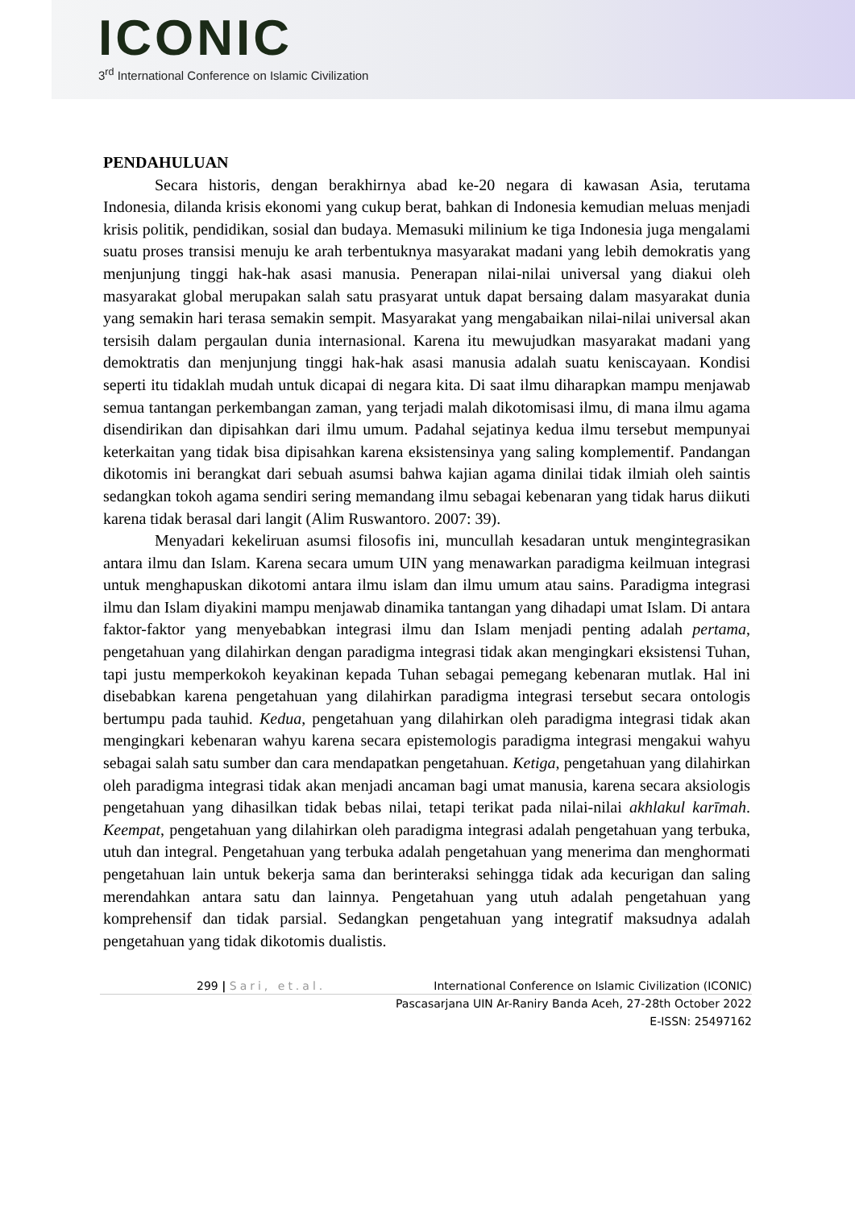ICONIC
3<sup>rd</sup> International Conference on Islamic Civilization
PENDAHULUAN
Secara historis, dengan berakhirnya abad ke-20 negara di kawasan Asia, terutama Indonesia, dilanda krisis ekonomi yang cukup berat, bahkan di Indonesia kemudian meluas menjadi krisis politik, pendidikan, sosial dan budaya. Memasuki milinium ke tiga Indonesia juga mengalami suatu proses transisi menuju ke arah terbentuknya masyarakat madani yang lebih demokratis yang menjunjung tinggi hak-hak asasi manusia. Penerapan nilai-nilai universal yang diakui oleh masyarakat global merupakan salah satu prasyarat untuk dapat bersaing dalam masyarakat dunia yang semakin hari terasa semakin sempit. Masyarakat yang mengabaikan nilai-nilai universal akan tersisih dalam pergaulan dunia internasional. Karena itu mewujudkan masyarakat madani yang demoktratis dan menjunjung tinggi hak-hak asasi manusia adalah suatu keniscayaan. Kondisi seperti itu tidaklah mudah untuk dicapai di negara kita. Di saat ilmu diharapkan mampu menjawab semua tantangan perkembangan zaman, yang terjadi malah dikotomisasi ilmu, di mana ilmu agama disendirikan dan dipisahkan dari ilmu umum. Padahal sejatinya kedua ilmu tersebut mempunyai keterkaitan yang tidak bisa dipisahkan karena eksistensinya yang saling komplementif. Pandangan dikotomis ini berangkat dari sebuah asumsi bahwa kajian agama dinilai tidak ilmiah oleh saintis sedangkan tokoh agama sendiri sering memandang ilmu sebagai kebenaran yang tidak harus diikuti karena tidak berasal dari langit (Alim Ruswantoro. 2007: 39).
Menyadari kekeliruan asumsi filosofis ini, muncullah kesadaran untuk mengintegrasikan antara ilmu dan Islam. Karena secara umum UIN yang menawarkan paradigma keilmuan integrasi untuk menghapuskan dikotomi antara ilmu islam dan ilmu umum atau sains. Paradigma integrasi ilmu dan Islam diyakini mampu menjawab dinamika tantangan yang dihadapi umat Islam. Di antara faktor-faktor yang menyebabkan integrasi ilmu dan Islam menjadi penting adalah pertama, pengetahuan yang dilahirkan dengan paradigma integrasi tidak akan mengingkari eksistensi Tuhan, tapi justu memperkokoh keyakinan kepada Tuhan sebagai pemegang kebenaran mutlak. Hal ini disebabkan karena pengetahuan yang dilahirkan paradigma integrasi tersebut secara ontologis bertumpu pada tauhid. Kedua, pengetahuan yang dilahirkan oleh paradigma integrasi tidak akan mengingkari kebenaran wahyu karena secara epistemologis paradigma integrasi mengakui wahyu sebagai salah satu sumber dan cara mendapatkan pengetahuan. Ketiga, pengetahuan yang dilahirkan oleh paradigma integrasi tidak akan menjadi ancaman bagi umat manusia, karena secara aksiologis pengetahuan yang dihasilkan tidak bebas nilai, tetapi terikat pada nilai-nilai akhlakul karīmah. Keempat, pengetahuan yang dilahirkan oleh paradigma integrasi adalah pengetahuan yang terbuka, utuh dan integral. Pengetahuan yang terbuka adalah pengetahuan yang menerima dan menghormati pengetahuan lain untuk bekerja sama dan berinteraksi sehingga tidak ada kecurigan dan saling merendahkan antara satu dan lainnya. Pengetahuan yang utuh adalah pengetahuan yang komprehensif dan tidak parsial. Sedangkan pengetahuan yang integratif maksudnya adalah pengetahuan yang tidak dikotomis dualistis.
299 | Sari, et.al. International Conference on Islamic Civilization (ICONIC)
Pascasarjana UIN Ar-Raniry Banda Aceh, 27-28th October 2022
E-ISSN: 25497162